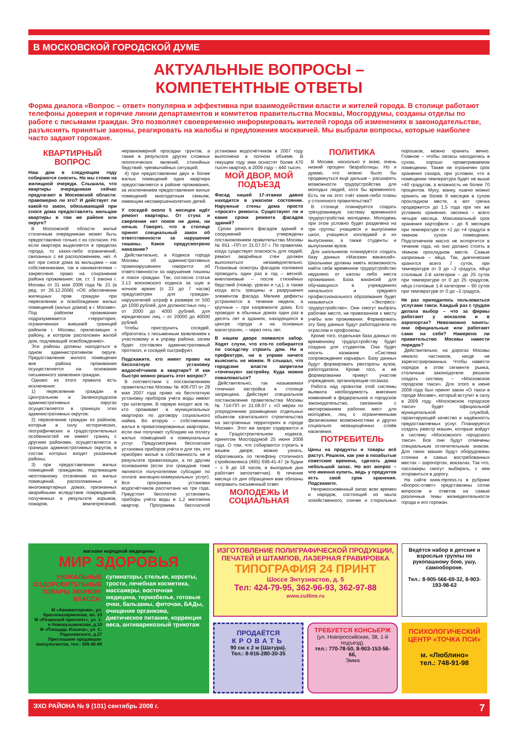В МОСКОВСКОЙ ГОРОДСКОЙ ДУМЕ
АКТУАЛЬНЫЕ ВОПРОСЫ –
КОМПЕТЕНТНЫЕ ОТВЕТЫ
Форма диалога «Вопрос – ответ» популярна и эффективна при взаимодействии власти и жителей города. В столице работают телефоны доверия и горячие линии департаментов и комитетов правительства Москвы, Мосгордумы, созданы отделы по работе с письмами граждан. Это позволяет своевременно информировать жителей города об изменениях в законодательстве, разъяснять принятые законы, реагировать на жалобы и предложения москвичей. Мы выбрали вопросы, которые наиболее часто задают горожане.
КВАРТИРНЫЙ ВОПРОС
Наш дом в следующем году собираются сносить. Но мы стоим на жилищной очереди. Слышала, что квартиры очередникам сейчас предлагают в Московской области: правомерно ли это? И действует ли какой-то закон, обязывающий при сносе дома предоставлять жильцам квартиры в том же районе или округе?
В Московской области жильё столичным очередникам может быть предоставлено только с их согласия. Но если квартира выделяется в пределах города, то каких-либо ограничений, связанных с её расположением, нет. А вот при сносе дома за жильцами – как собственниками, так и нанимателями – закреплено право на сохранение района проживания: см. ст. 3 закона г. Москвы от 31 мая 2006 года № 21 (в ред. от 26.12.2006) «Об обеспечении жилищных прав граждан при переселении и освобождении жилых помещений (жилых домов) в г. Москве». Под районом проживания подразумевается «территория, ограниченная внешней границей районов г. Москвы, прилегающих к району, в котором расположен жилой дом, подлежащий освобождению».
Эти районы должны находиться в одном административном округе. Предоставление жилого помещения вне района проживания осуществляется на основании письменного заявления граждан.
Однако из этого правила есть исключения:
1) переселение граждан в Центральном и Зеленоградском административных округах осуществляется в границах этих административных округов;
2) переселение граждан из районов, которые в силу исторических, географических и градостроительных особенностей не имеют границ с другими районами, осуществляется в границах административных округов, в состав которых входят указанные районы;
3) при предоставлении жилых помещений гражданам, подлежащим неотложному отселению из жилых помещений, расположенных в многоквартирных домах, признанных аварийными вследствие повреждений, полученных в результате взрывов, пожаров, землетрясений, неравномерной просадки грунтов, а также в результате других сложных геологических явлений, стихийных бедствий, чрезвычайных ситуаций;
4) при предоставлении двух и более жилых помещений одна квартира предоставляется в районе проживания, за исключением предоставления жилых помещений многодетным семьям, имеющим несовершеннолетних детей.
У соседей около 5 месяцев идёт ремонт квартиры. От стука и сверления нет покоя ни днем, ни ночью. Говорят, что в столице принят специальный закон об ответственности за нарушение тишины. Какое предусмотрено наказание?
Действительно, в Кодексе города Москвы об административных правонарушениях говорится об ответственности за нарушение тишины и покоя граждан. Так, согласно статье 3.13 московского кодекса за шум в ночное время (с 23 до 7 часов) предусмотрен для граждан-нарушителей штраф в размере от 500 до 1000 рублей, для должностных лиц – от 2000 до 4000 рублей, для юридических лиц – от 20000 до 40000 рублей.
Чтобы приструнить соседей, обратитесь с письменным заявлением к участковому и в управу района, затем будет составлен административный протокол, и соседей оштрафуют.
Подскажите, кто имеет право на бесплатную установку водосчётчиков в квартире? И как быстро можно решить этот вопрос?
В соответствии с постановлением правительства Москвы № 406-ПП от 29 мая 2007 года право на бесплатную установку приборов учёта воды имеют три категории. В первую входят все те, кто проживает в муниципальных квартирах по договору социального найма. Во вторую – собственники жилья в приватизированных квартирах, если они получают субсидию на оплату жилых помещений и коммунальных услуг. Предусмотрена бесплатная установка приборов учёта и для тех, кто приобрел жильё в собственность не в результате приватизации, а по другим основаниям (если эти граждане тоже являются получателями субсидии по оплате жилищно-коммунальных услуг). Вся программа установки водосчётчиков рассчитана на три года. Предстоит бесплатно установить приборы учёта воды в 1,2 миллиона квартир. Программа бесплатной установки водосчётчиков в 2007 году выполнена в полном объеме. В текущем году ими оснастят более 470 тысяч квартир, в 2009 году – 440 тысяч.
МОЙ ДВОР, МОЙ ПОДЪЕЗД
Фасад нашей 17-этажки давно находится в ужасном состоянии. Наружные стены дома просто «просят» ремонта. Существуют ли и какие сроки ремонта фасадов зданий?
Сроки ремонта фасадов зданий и сооружений утверждены постановлением правительства Москвы № 651 –ПП от 31.07.07 г. По правилам, когда существует опасность для людей, ремонт аварийных стен должен выполняться незамедлительно. Плановые осмотры фасадов положено проводить один раз в год – весной, внеплановые – после стихийных бедствий (пожар, ураган и т.д.), а также когда есть трещины и разрушения элементов фасада. Мелкие дефекты устраняются в течение недели, а крупные – при капремонте дома. Его проводят в обычных домах один раз в десять лет в зданиях, находящихся в центре города и на основных магистралях, – через пять лет.
В нашем дворе появился забор. Ходят слухи, что кто-то собирается по соседству строить дом. Ни в префектуре, ни в управе ничего выяснить не можем. Я слышал, что городские власти запретили «точечную» застройку. Куда можно пожаловаться?
Действительно, так называемая точечная застройка в столице запрещена. Действует специальное постановление правительства Москвы № 714-ПП от 21.08.07 г. «О мерах по упорядочению размещения отдельных объектов капитального строительства на застроенных территориях в городе Москве». Этот же запрет содержится и в Градостроительном кодексе, принятом Мосгордумой 25 июня 2008 года. О том, что собираются строить в вашем дворе, можно узнать, обратившись по телефону столичного стройкомлекса (495) 699-41-47 (в будни – с 9 до 18 часов, в выходные дни работает автоответчик). В течение месяца со дня обращения вам обязаны направить письменный ответ.
МОЛОДЕЖЬ И СОЦИАЛЬНАЯ ПОЛИТИКА
В Москве, насколько я знаю, очень низкий процент безработицы. Но я думаю, что можно было бы продвинуться ещё дальше – расширить возможности трудоустройства для молодых людей, хотя бы временного. Есть ли на этот счёт какие-либо планы у столичного правительства?
В столице планируется создать трёхуровневую систему временного трудоустройства молодежи. Молодежь при этом условно будет разделена на три группы: учащиеся и выпускники школ, учащиеся колледжей и их выпускники, а также студенты и выпускники вузов.
Для школьников планируется создать базу данных «Магазин вакансий». Школьники должны иметь возможность найти себе временное трудоустройство недалеко от школы либо места проживания. База вакансий для обучающихся в учреждениях начального и среднего профессионального образования будет называться «Экспресс-трудоустройство». Они смогут выбрать рабочее место, не привязанное к месту учебы или проживания. Формировать эту базу данных будут работодатели по отраслям и профсоюзы.
Кроме того, отдельная база данных по временному трудоустройству будет создана для студентов. Она будет носить название «Система сопровождения карьеры». Базу данных будут формировать ректораты вузов, работодатели. Кроме того, в её формировании примут участие учреждения, организующие госзаказ.
Работа над проектом этой системы выявила необходимость внесения изменений в федеральное и городское законодательство, связанное с квотированием рабочих мест для молодёжи, лиц с ограниченными физическими возможностями и других социально незащищённых слоёв населения.
ПОТРЕБИТЕЛЬ
Цены на продукты и товары всё растут. Решили, как уже в позабытые советские времена, сделать дома небольшой запас. Но вот вопрос – что именно купить, ведь у продуктов есть свой срок хранения. Подскажите.
Неприкосновенный запас всех времен и народов, состоящий из мыла хозяйственного, спичек и стиральных порошков, можно хранить вечно. Главное – чтобы запасы находились в сухом, хорошо проветриваемом помещении. Также не ограничен срок хранения сахара, при условии, что в помещении температура будет не выше +40 градусов, а влажность не более 70 процентов. Муку, манку, пшено можно хранить не более 9 месяцев в сухом прохладном месте, а вот гречка продержится до 1,5 года при тех же условиях хранения, овсянка – всего четыре месяца. Максимальный срок хранения картофеля – до 6 месяцев при температуре от +1 до +4 градуса в темном сухом помещении. Подсолнечное масло не испортится в течение года, но оно должно стоять в тёмном прохладном месте. Самые капризные – яйца. Так, диетические хранятся всего 7 суток, при температуре от 0 до –2 градуса, яйца столовые 2-й категории – до 25 суток при температуре от 0 до 25 градусов, яйца столовые 1-й категории – 90 суток при температуре от 0 до –2 градуса.
Не раз приходилось пользоваться услугами такси. Каждый раз с трудом делала выбор – что за фирмы работают у вокзалов и в аэропортах? Невозможно понять: они официальные или работают сами на себя? Намерено ли правительство Москвы навести порядок?
Действительно, на дорогах Москвы немало частников, нигде не зарегистрированных. Чтобы навести порядок в этом сегменте рынка, столичные законодатели решили создать систему – «Московское городское такси». Для этого в июне 2008 года был принят закон «О такси в городе Москве», который вступит в силу в 2009 году. «Московское городское такси» будет официальной муниципальной службой, гарантирующей качество и надёжность предоставляемых услуг. Планируется создать реестр машин, которые войдут в систему «Московского городского такси». Все они будут отмечены специальным отличительным знаком. Для таких машин будут оборудованы стоянки в самых востребованных местах – аэропортах, вокзалах. Так что, пассажиры смогут выбирать, с кем отправиться в дорогу.
На сайте www.mpress.ru в рубрике «Вопрос-ответ» представлены сотни вопросов и ответов на самые различные темы жизнедеятельности города и его горожан.
магазин народной медицины
МИР ЗДОРОВЬЯ
УНИКАЛЬНЫЕ ОЗДОРОВИТЕЛЬНЫЕ ТОВАРЫ ЭКОНОМ-КЛАССА:
М «Авиамоторная», ул. Красноказарменная, вл. 23
М «Рязанский проспект», ул. 1-я Новокузьминская, д.19
М «Площадь Ильича», ул. С. Радонежского, д.27
Приглашаем продавцов-консультантов, тел.: 506-45-80
супинаторы, стельки, корсеты, трости, лечебная косметика, массажеры, восточная медицина, термобелье, готовые очки, бальзамы, фиточаи, БАДы, очищение организма, диетическое питание, коррекция веса, антиварикозный трикотаж
ИЗГОТОВЛЕНИЕ ПОЛИГРАФИЧЕСКОЙ ПРОДУКЦИИ, ПЕЧАТЕЙ И ШТАМПОВ, ЛАЗЕРНАЯ ГРАВИРОВКА
ТИПОГРАФИЯ 24 ПРИНТ
Шоссе Энтузиастов, д. 5
Тел: 424-79-95, 362-96-93, 362-97-88
www.cutline.ru
Ведётся набор в детские и взрослые группы по рукопашному бою, ушу, самообороне.
Тел.: 8-905-566-69-32, 8-903-193-98-62
ПРОДАЁТСЯ
КРОВАТЬ
90 см х 2 м (Шатура).
Тел.: 8-916-280-30-35
ТРЕБУЕТСЯ КОНСЬЕРЖ
(ул. Новороссийская, 38, 1-й подъезд).
тел.: 770-78-50, 8-903-153-56-66,
Эмма
ПСИХОЛОГИЧЕСКИЙ ЦЕНТР «ТОЧКА ПСИ»
м. «Люблино»
тел.: 748-91-98
ЭХО РАЙОНА № 9 (101) сентябрь 2008 г. 7